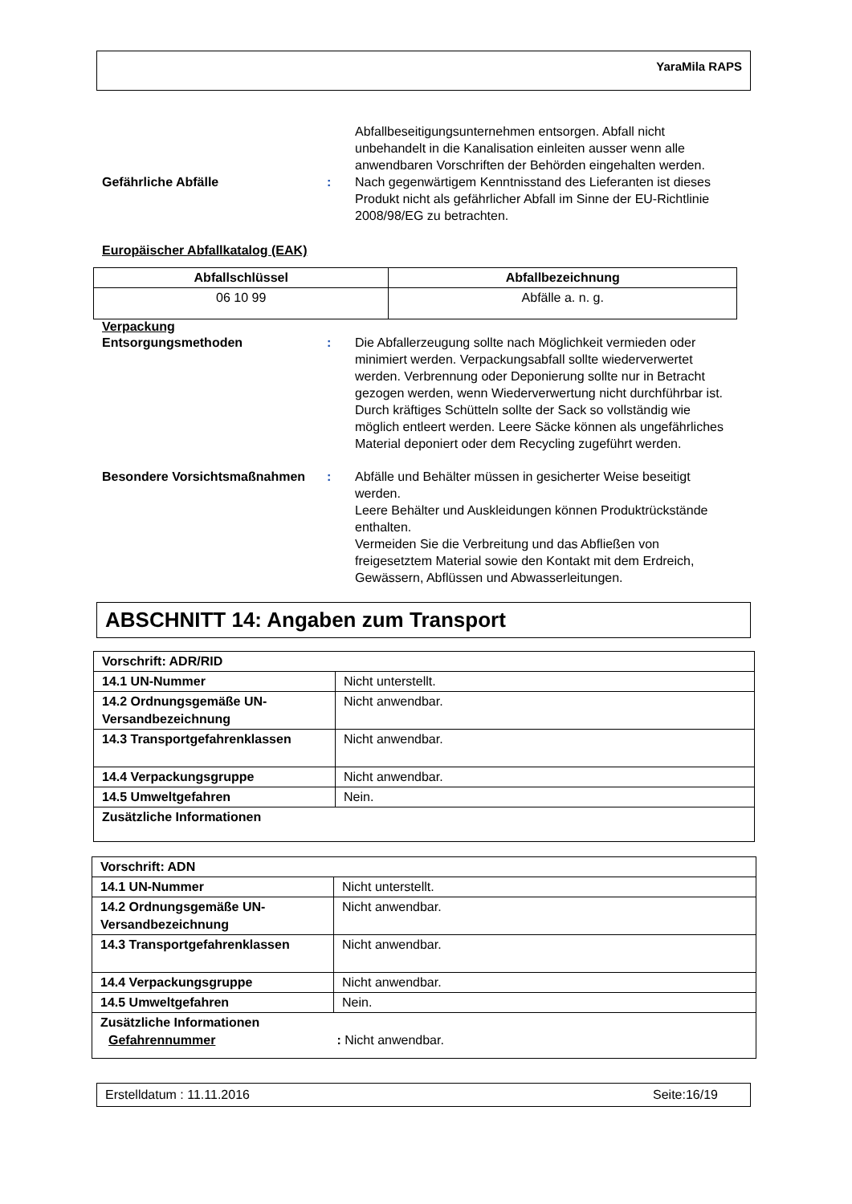YaraMila RAPS
Abfallbeseitigungsunternehmen entsorgen. Abfall nicht unbehandelt in die Kanalisation einleiten ausser wenn alle anwendbaren Vorschriften der Behörden eingehalten werden.
Gefährliche Abfälle : Nach gegenwärtigem Kenntnisstand des Lieferanten ist dieses Produkt nicht als gefährlicher Abfall im Sinne der EU-Richtlinie 2008/98/EG zu betrachten.
Europäischer Abfallkatalog (EAK)
| Abfallschlüssel | Abfallbezeichnung |
| --- | --- |
| 06 10 99 | Abfälle a. n. g. |
Verpackung
Entsorgungsmethoden : Die Abfallerzeugung sollte nach Möglichkeit vermieden oder minimiert werden. Verpackungsabfall sollte wiederverwertet werden. Verbrennung oder Deponierung sollte nur in Betracht gezogen werden, wenn Wiederverwertung nicht durchführbar ist. Durch kräftiges Schütteln sollte der Sack so vollständig wie möglich entleert werden. Leere Säcke können als ungefährliches Material deponiert oder dem Recycling zugeführt werden.
Besondere Vorsichtsmaßnahmen : Abfälle und Behälter müssen in gesicherter Weise beseitigt werden.
Leere Behälter und Auskleidungen können Produktrückstände enthalten.
Vermeiden Sie die Verbreitung und das Abfließen von freigesetztem Material sowie den Kontakt mit dem Erdreich, Gewässern, Abflüssen und Abwasserleitungen.
ABSCHNITT 14: Angaben zum Transport
| Vorschrift: ADR/RID | |
| --- | --- |
| 14.1 UN-Nummer | Nicht unterstellt. |
| 14.2 Ordnungsgemäße UN-Versandbezeichnung | Nicht anwendbar. |
| 14.3 Transportgefahrenklassen | Nicht anwendbar. |
| 14.4 Verpackungsgruppe | Nicht anwendbar. |
| 14.5 Umweltgefahren | Nein. |
| Zusätzliche Informationen | |
| Vorschrift: ADN | |
| --- | --- |
| 14.1 UN-Nummer | Nicht unterstellt. |
| 14.2 Ordnungsgemäße UN-Versandbezeichnung | Nicht anwendbar. |
| 14.3 Transportgefahrenklassen | Nicht anwendbar. |
| 14.4 Verpackungsgruppe | Nicht anwendbar. |
| 14.5 Umweltgefahren | Nein. |
| Zusätzliche Informationen Gefahrennummer : Nicht anwendbar. | |
Erstelldatum : 11.11.2016 Seite:16/19